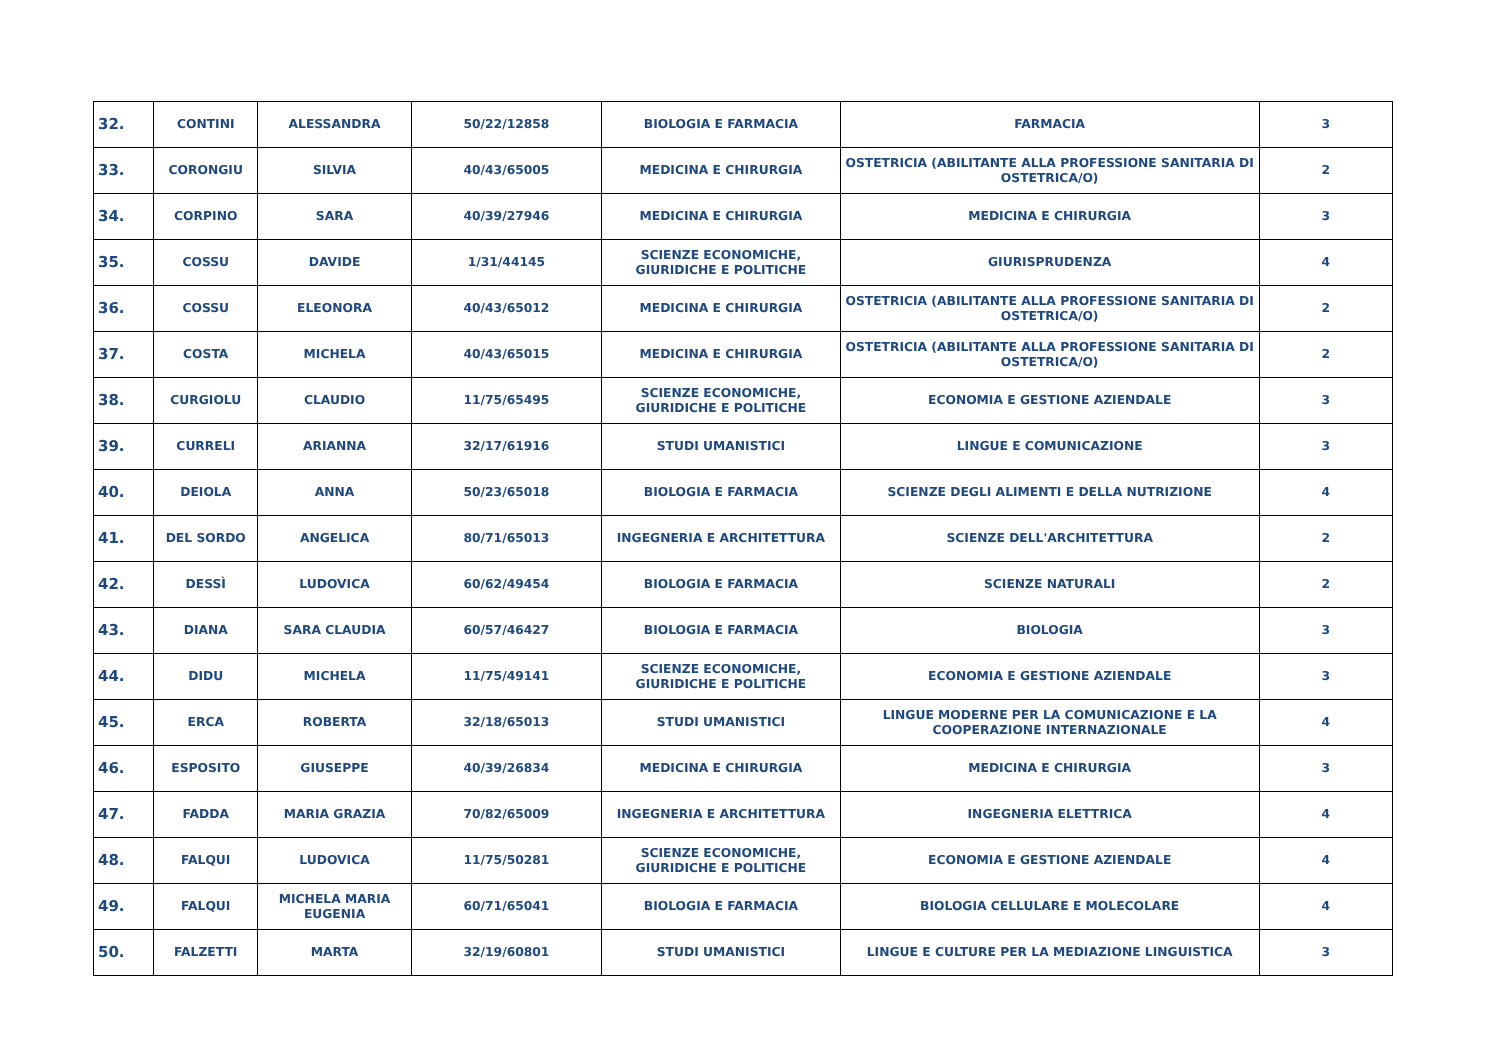| 32. | CONTINI | ALESSANDRA | 50/22/12858 | BIOLOGIA E FARMACIA | FARMACIA | 3 |
| 33. | CORONGIU | SILVIA | 40/43/65005 | MEDICINA E CHIRURGIA | OSTETRICIA (ABILITANTE ALLA PROFESSIONE SANITARIA DI OSTETRICA/O) | 2 |
| 34. | CORPINO | SARA | 40/39/27946 | MEDICINA E CHIRURGIA | MEDICINA E CHIRURGIA | 3 |
| 35. | COSSU | DAVIDE | 1/31/44145 | SCIENZE ECONOMICHE, GIURIDICHE E POLITICHE | GIURISPRUDENZA | 4 |
| 36. | COSSU | ELEONORA | 40/43/65012 | MEDICINA E CHIRURGIA | OSTETRICIA (ABILITANTE ALLA PROFESSIONE SANITARIA DI OSTETRICA/O) | 2 |
| 37. | COSTA | MICHELA | 40/43/65015 | MEDICINA E CHIRURGIA | OSTETRICIA (ABILITANTE ALLA PROFESSIONE SANITARIA DI OSTETRICA/O) | 2 |
| 38. | CURGIOLU | CLAUDIO | 11/75/65495 | SCIENZE ECONOMICHE, GIURIDICHE E POLITICHE | ECONOMIA E GESTIONE AZIENDALE | 3 |
| 39. | CURRELI | ARIANNA | 32/17/61916 | STUDI UMANISTICI | LINGUE E COMUNICAZIONE | 3 |
| 40. | DEIOLA | ANNA | 50/23/65018 | BIOLOGIA E FARMACIA | SCIENZE DEGLI ALIMENTI E DELLA NUTRIZIONE | 4 |
| 41. | DEL SORDO | ANGELICA | 80/71/65013 | INGEGNERIA E ARCHITETTURA | SCIENZE DELL'ARCHITETTURA | 2 |
| 42. | DESSÌ | LUDOVICA | 60/62/49454 | BIOLOGIA E FARMACIA | SCIENZE NATURALI | 2 |
| 43. | DIANA | SARA CLAUDIA | 60/57/46427 | BIOLOGIA E FARMACIA | BIOLOGIA | 3 |
| 44. | DIDU | MICHELA | 11/75/49141 | SCIENZE ECONOMICHE, GIURIDICHE E POLITICHE | ECONOMIA E GESTIONE AZIENDALE | 3 |
| 45. | ERCA | ROBERTA | 32/18/65013 | STUDI UMANISTICI | LINGUE MODERNE PER LA COMUNICAZIONE E LA COOPERAZIONE INTERNAZIONALE | 4 |
| 46. | ESPOSITO | GIUSEPPE | 40/39/26834 | MEDICINA E CHIRURGIA | MEDICINA E CHIRURGIA | 3 |
| 47. | FADDA | MARIA GRAZIA | 70/82/65009 | INGEGNERIA E ARCHITETTURA | INGEGNERIA ELETTRICA | 4 |
| 48. | FALQUI | LUDOVICA | 11/75/50281 | SCIENZE ECONOMICHE, GIURIDICHE E POLITICHE | ECONOMIA E GESTIONE AZIENDALE | 4 |
| 49. | FALQUI | MICHELA MARIA EUGENIA | 60/71/65041 | BIOLOGIA E FARMACIA | BIOLOGIA CELLULARE E MOLECOLARE | 4 |
| 50. | FALZETTI | MARTA | 32/19/60801 | STUDI UMANISTICI | LINGUE E CULTURE PER LA MEDIAZIONE LINGUISTICA | 3 |